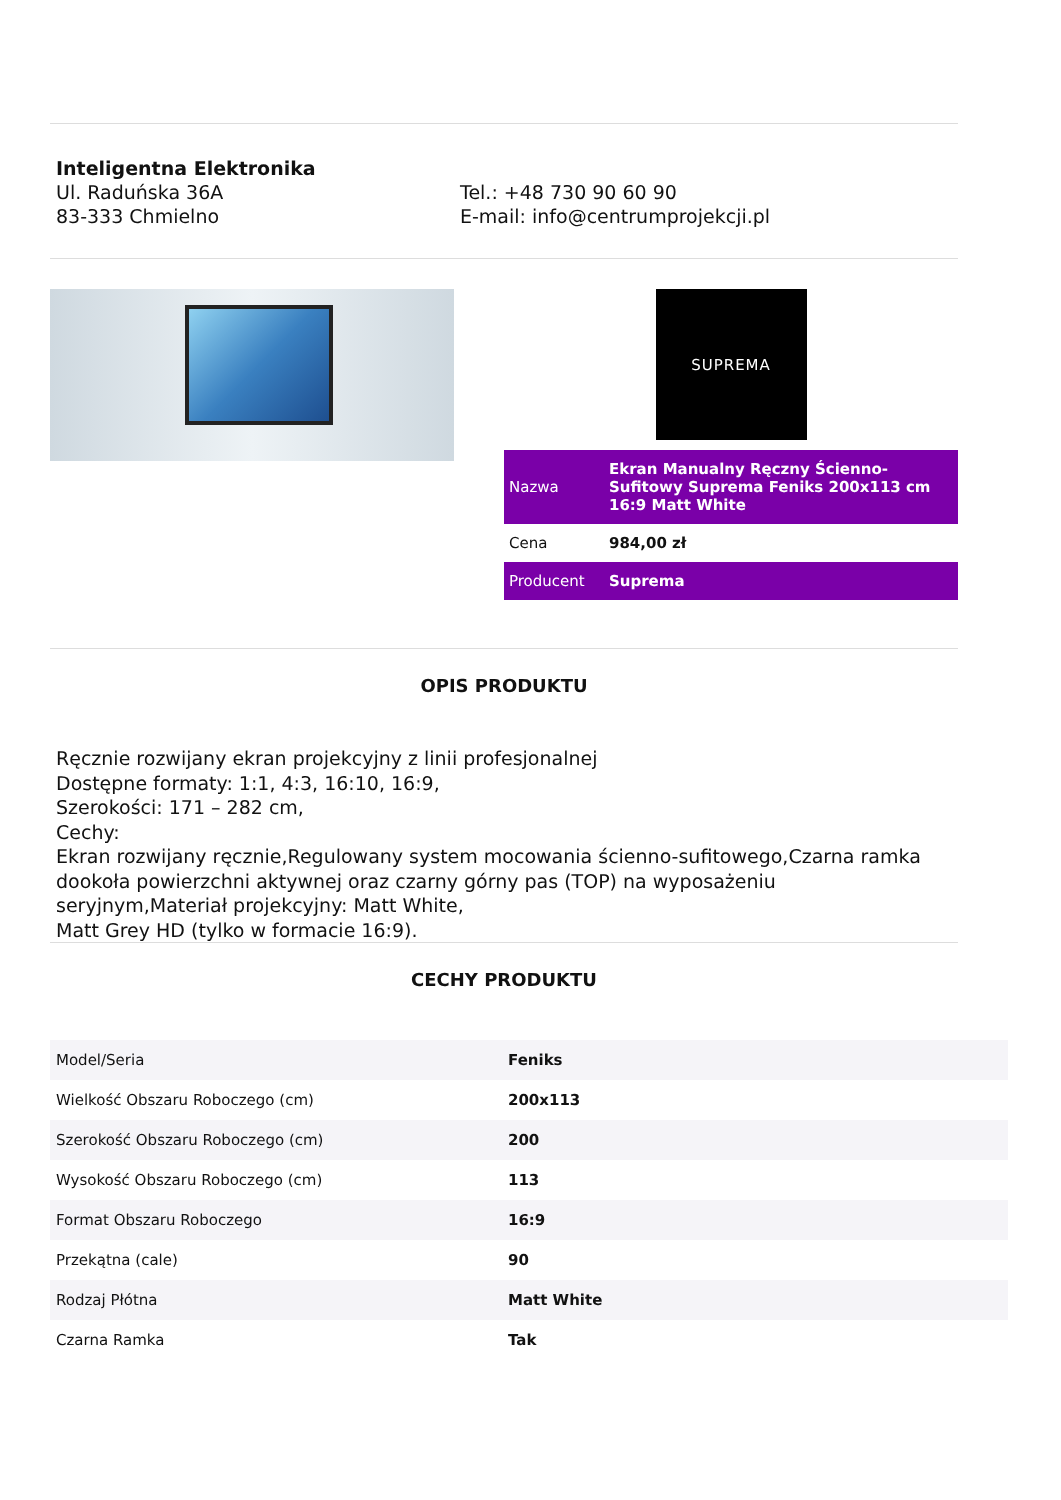Inteligentna Elektronika
Ul. Raduńska 36A
83-333 Chmielno
Tel.: +48 730 90 60 90
E-mail: info@centrumprojekcji.pl
SUPREMA
| Nazwa | Ekran Manualny Ręczny Ścienno-Sufitowy Suprema Feniks 200x113 cm 16:9 Matt White |
| Cena | 984,00 zł |
| Producent | Suprema |
OPIS PRODUKTU
Ręcznie rozwijany ekran projekcyjny z linii profesjonalnej
Dostępne formaty: 1:1, 4:3, 16:10, 16:9,
Szerokości: 171 – 282 cm,
Cechy:
Ekran rozwijany ręcznie,Regulowany system mocowania ścienno-sufitowego,Czarna ramka dookoła powierzchni aktywnej oraz czarny górny pas (TOP) na wyposażeniu seryjnym,Materiał projekcyjny: Matt White,
Matt Grey HD (tylko w formacie 16:9).
CECHY PRODUKTU
| Model/Seria | Feniks |
| Wielkość Obszaru Roboczego (cm) | 200x113 |
| Szerokość Obszaru Roboczego (cm) | 200 |
| Wysokość Obszaru Roboczego (cm) | 113 |
| Format Obszaru Roboczego | 16:9 |
| Przekątna (cale) | 90 |
| Rodzaj Płótna | Matt White |
| Czarna Ramka | Tak |